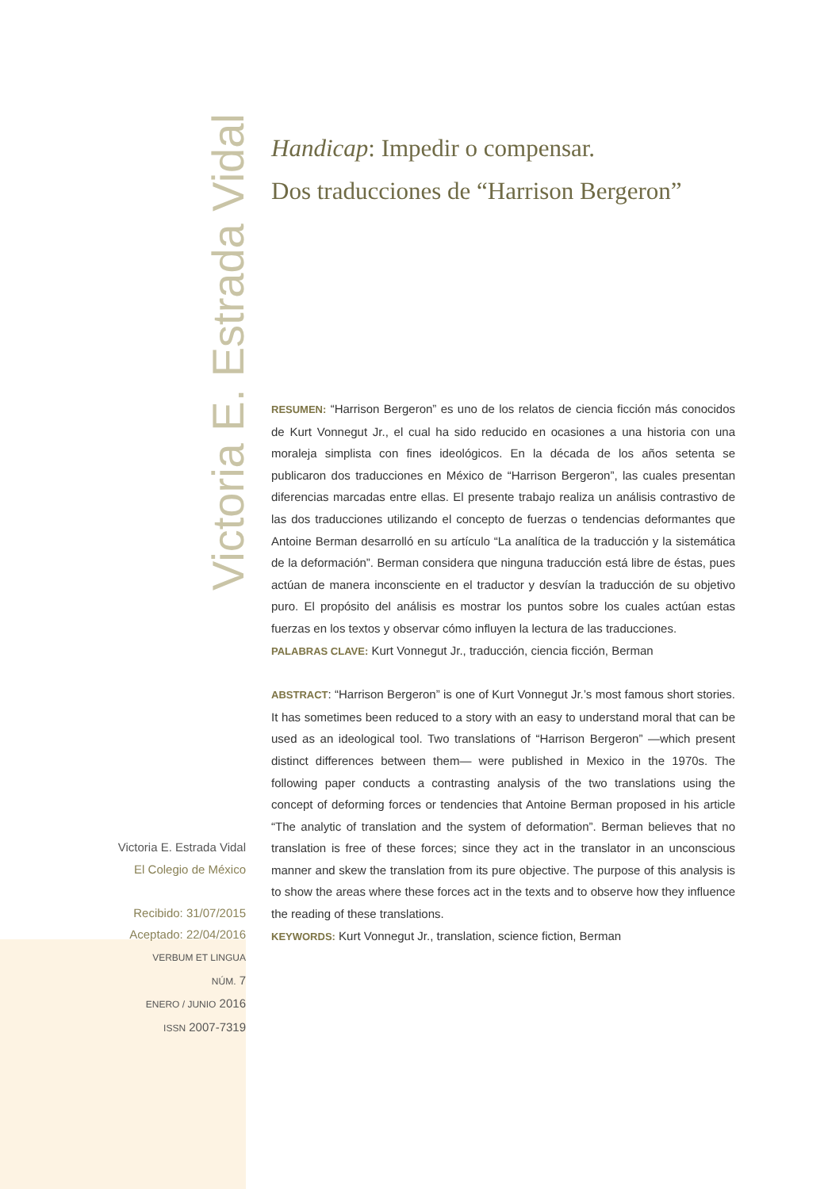Victoria E. Estrada Vidal
Handicap: Impedir o compensar.
Dos traducciones de “Harrison Bergeron”
RESUMEN: “Harrison Bergeron” es uno de los relatos de ciencia ficción más conocidos de Kurt Vonnegut Jr., el cual ha sido reducido en ocasiones a una historia con una moraleja simplista con fines ideológicos. En la década de los años setenta se publicaron dos traducciones en México de “Harrison Bergeron”, las cuales presentan diferencias marcadas entre ellas. El presente trabajo realiza un análisis contrastivo de las dos traducciones utilizando el concepto de fuerzas o tendencias deformantes que Antoine Berman desarrolló en su artículo “La analítica de la traducción y la sistemática de la deformación”. Berman considera que ninguna traducción está libre de éstas, pues actúan de manera inconsciente en el traductor y desvían la traducción de su objetivo puro. El propósito del análisis es mostrar los puntos sobre los cuales actúan estas fuerzas en los textos y observar cómo influyen la lectura de las traducciones.
PALABRAS CLAVE: Kurt Vonnegut Jr., traducción, ciencia ficción, Berman
ABSTRACT: “Harrison Bergeron” is one of Kurt Vonnegut Jr.’s most famous short stories. It has sometimes been reduced to a story with an easy to understand moral that can be used as an ideological tool. Two translations of “Harrison Bergeron” —which present distinct differences between them— were published in Mexico in the 1970s. The following paper conducts a contrasting analysis of the two translations using the concept of deforming forces or tendencies that Antoine Berman proposed in his article “The analytic of translation and the system of deformation”. Berman believes that no translation is free of these forces; since they act in the translator in an unconscious manner and skew the translation from its pure objective. The purpose of this analysis is to show the areas where these forces act in the texts and to observe how they influence the reading of these translations.
KEYWORDS: Kurt Vonnegut Jr., translation, science fiction, Berman
Victoria E. Estrada Vidal
El Colegio de México
Recibido: 31/07/2015
Aceptado: 22/04/2016
VERBUM ET LINGUA
NÚM. 7
ENERO / JUNIO 2016
ISSN 2007-7319